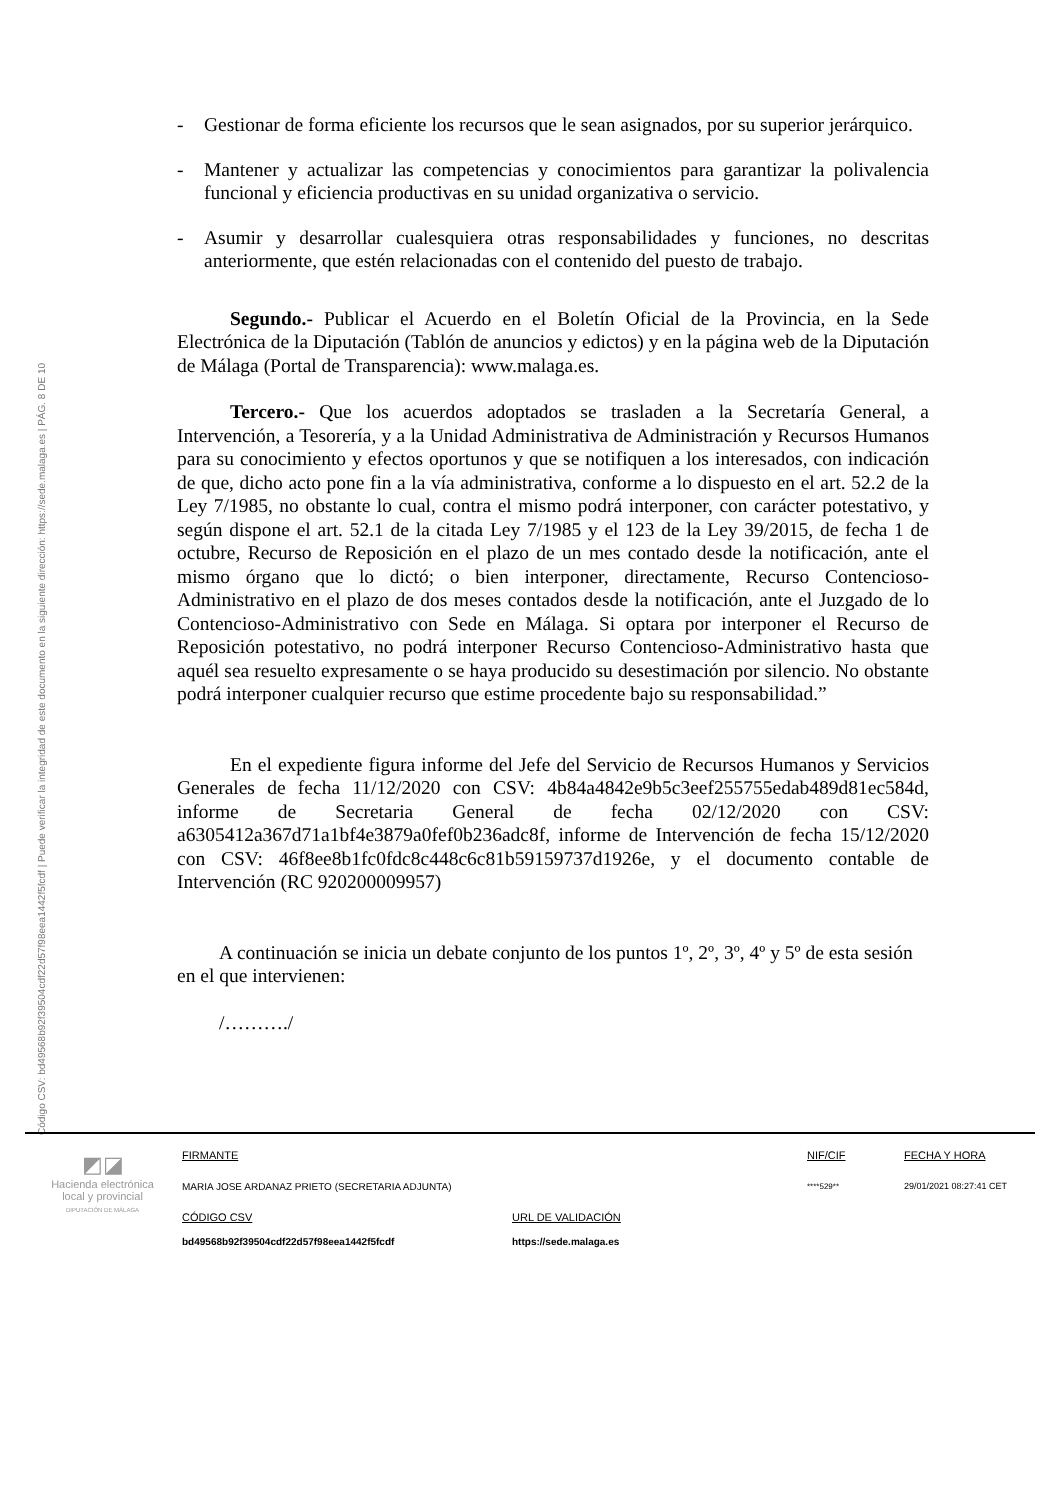Código CSV: bd49568b92f39504cdf22d57f98eea1442f5fcdf | Puede verificar la integridad de este documento en la siguiente dirección: https://sede.malaga.es | PÁG. 8 DE 10
- Gestionar de forma eficiente los recursos que le sean asignados, por su superior jerárquico.
- Mantener y actualizar las competencias y conocimientos para garantizar la polivalencia funcional y eficiencia productivas en su unidad organizativa o servicio.
- Asumir y desarrollar cualesquiera otras responsabilidades y funciones, no descritas anteriormente, que estén relacionadas con el contenido del puesto de trabajo.
Segundo.- Publicar el Acuerdo en el Boletín Oficial de la Provincia, en la Sede Electrónica de la Diputación (Tablón de anuncios y edictos) y en la página web de la Diputación de Málaga (Portal de Transparencia): www.malaga.es.
Tercero.- Que los acuerdos adoptados se trasladen a la Secretaría General, a Intervención, a Tesorería, y a la Unidad Administrativa de Administración y Recursos Humanos para su conocimiento y efectos oportunos y que se notifiquen a los interesados, con indicación de que, dicho acto pone fin a la vía administrativa, conforme a lo dispuesto en el art. 52.2 de la Ley 7/1985, no obstante lo cual, contra el mismo podrá interponer, con carácter potestativo, y según dispone el art. 52.1 de la citada Ley 7/1985 y el 123 de la Ley 39/2015, de fecha 1 de octubre, Recurso de Reposición en el plazo de un mes contado desde la notificación, ante el mismo órgano que lo dictó; o bien interponer, directamente, Recurso Contencioso-Administrativo en el plazo de dos meses contados desde la notificación, ante el Juzgado de lo Contencioso-Administrativo con Sede en Málaga. Si optara por interponer el Recurso de Reposición potestativo, no podrá interponer Recurso Contencioso-Administrativo hasta que aquél sea resuelto expresamente o se haya producido su desestimación por silencio. No obstante podrá interponer cualquier recurso que estime procedente bajo su responsabilidad.”
En el expediente figura informe del Jefe del Servicio de Recursos Humanos y Servicios Generales de fecha 11/12/2020 con CSV: 4b84a4842e9b5c3eef255755edab489d81ec584d, informe de Secretaria General de fecha 02/12/2020 con CSV: a6305412a367d71a1bf4e3879a0fef0b236adc8f, informe de Intervención de fecha 15/12/2020 con CSV: 46f8ee8b1fc0fdc8c448c6c81b59159737d1926e, y el documento contable de Intervención (RC 920200009957)
A continuación se inicia un debate conjunto de los puntos 1º, 2º, 3º, 4º y 5º de esta sesión en el que intervienen:
/………./
◩◪
Hacienda electrónica
local y provincial
DIPUTACIÓN DE MÁLAGA
FIRMANTE
MARIA JOSE ARDANAZ PRIETO (SECRETARIA ADJUNTA)
NIF/CIF
****529**
FECHA Y HORA
29/01/2021 08:27:41 CET
CÓDIGO CSV
bd49568b92f39504cdf22d57f98eea1442f5fcdf
URL DE VALIDACIÓN
https://sede.malaga.es